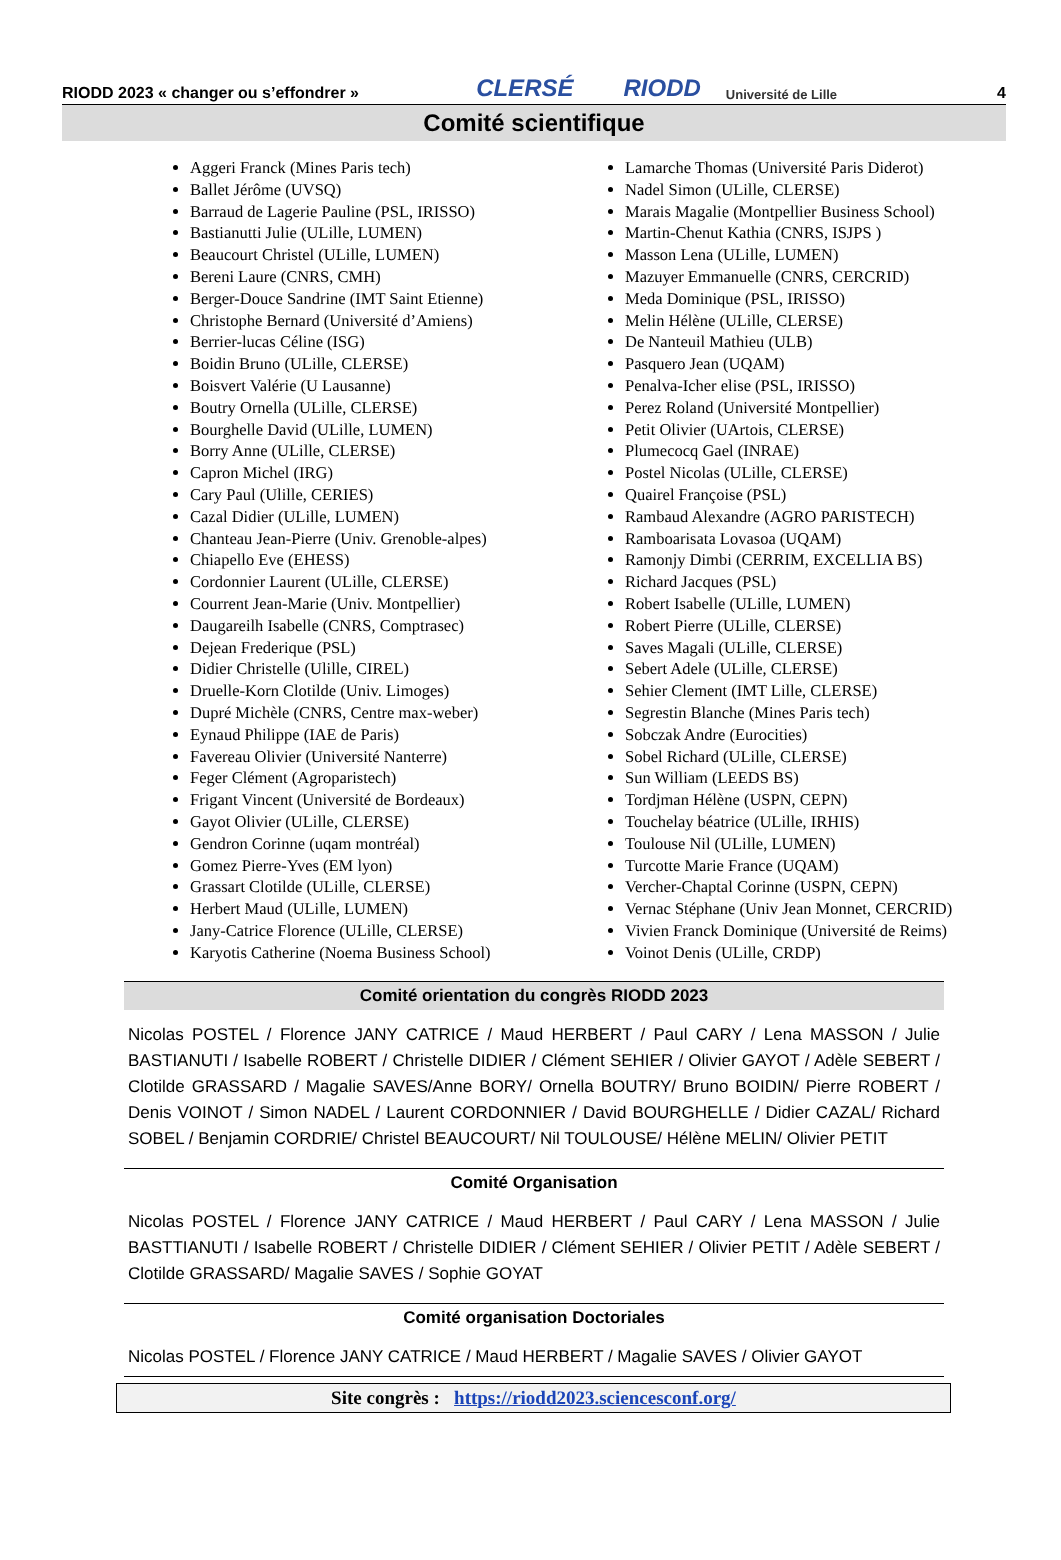RIODD 2023 « changer ou s’effondrer » CLERSÉ RIODD Université de Lille 4
Comité scientifique
Aggeri Franck (Mines Paris tech)
Ballet Jérôme (UVSQ)
Barraud de Lagerie Pauline (PSL, IRISSO)
Bastianutti Julie (ULille, LUMEN)
Beaucourt Christel (ULille, LUMEN)
Bereni Laure (CNRS, CMH)
Berger-Douce Sandrine (IMT Saint Etienne)
Christophe Bernard (Université d’Amiens)
Berrier-lucas Céline (ISG)
Boidin Bruno (ULille, CLERSE)
Boisvert Valérie (U Lausanne)
Boutry Ornella (ULille, CLERSE)
Bourghelle David (ULille, LUMEN)
Borry Anne (ULille, CLERSE)
Capron Michel (IRG)
Cary Paul (Ulille, CERIES)
Cazal Didier (ULille, LUMEN)
Chanteau Jean-Pierre (Univ. Grenoble-alpes)
Chiapello Eve (EHESS)
Cordonnier Laurent (ULille, CLERSE)
Courrent Jean-Marie (Univ. Montpellier)
Daugareilh Isabelle (CNRS, Comptrasec)
Dejean Frederique (PSL)
Didier Christelle (Ulille, CIREL)
Druelle-Korn Clotilde (Univ. Limoges)
Dupré Michèle (CNRS, Centre max-weber)
Eynaud Philippe (IAE de Paris)
Favereau Olivier (Université Nanterre)
Feger Clément (Agroparistech)
Frigant Vincent (Université de Bordeaux)
Gayot Olivier (ULille, CLERSE)
Gendron Corinne (uqam montréal)
Gomez Pierre-Yves (EM lyon)
Grassart Clotilde (ULille, CLERSE)
Herbert Maud (ULille, LUMEN)
Jany-Catrice Florence (ULille, CLERSE)
Karyotis Catherine (Noema Business School)
Lamarche Thomas (Université Paris Diderot)
Nadel Simon (ULille, CLERSE)
Marais Magalie (Montpellier Business School)
Martin-Chenut Kathia (CNRS, ISJPS )
Masson Lena (ULille, LUMEN)
Mazuyer Emmanuelle (CNRS, CERCRID)
Meda Dominique (PSL, IRISSO)
Melin Hélène (ULille, CLERSE)
De Nanteuil Mathieu (ULB)
Pasquero Jean (UQAM)
Penalva-Icher elise (PSL, IRISSO)
Perez Roland (Université Montpellier)
Petit Olivier (UArtois, CLERSE)
Plumecocq Gael (INRAE)
Postel Nicolas (ULille, CLERSE)
Quairel Françoise (PSL)
Rambaud Alexandre (AGRO PARISTECH)
Ramboarisata Lovasoa (UQAM)
Ramonjy Dimbi (CERRIM, EXCELLIA BS)
Richard Jacques (PSL)
Robert Isabelle (ULille, LUMEN)
Robert Pierre (ULille, CLERSE)
Saves Magali (ULille, CLERSE)
Sebert Adele (ULille, CLERSE)
Sehier Clement (IMT Lille, CLERSE)
Segrestin Blanche (Mines Paris tech)
Sobczak Andre (Eurocities)
Sobel Richard (ULille, CLERSE)
Sun William (LEEDS BS)
Tordjman Hélène (USPN, CEPN)
Touchelay béatrice (ULille, IRHIS)
Toulouse Nil (ULille, LUMEN)
Turcotte Marie France (UQAM)
Vercher-Chaptal Corinne (USPN, CEPN)
Vernac Stéphane (Univ Jean Monnet, CERCRID)
Vivien Franck Dominique (Université de Reims)
Voinot Denis (ULille, CRDP)
Comité orientation du congrès RIODD 2023
Nicolas POSTEL / Florence JANY CATRICE / Maud HERBERT / Paul CARY / Lena MASSON / Julie BASTIANUTI / Isabelle ROBERT / Christelle DIDIER / Clément SEHIER / Olivier GAYOT / Adèle SEBERT / Clotilde GRASSARD / Magalie SAVES/Anne BORY/ Ornella BOUTRY/ Bruno BOIDIN/ Pierre ROBERT / Denis VOINOT / Simon NADEL / Laurent CORDONNIER / David BOURGHELLE / Didier CAZAL/ Richard SOBEL / Benjamin CORDRIE/ Christel BEAUCOURT/ Nil TOULOUSE/ Hélène MELIN/ Olivier PETIT
Comité Organisation
Nicolas POSTEL / Florence JANY CATRICE / Maud HERBERT / Paul CARY / Lena MASSON / Julie BASTTIANUTI / Isabelle ROBERT / Christelle DIDIER / Clément SEHIER / Olivier PETIT / Adèle SEBERT / Clotilde GRASSARD/ Magalie SAVES / Sophie GOYAT
Comité organisation Doctoriales
Nicolas POSTEL / Florence JANY CATRICE / Maud HERBERT / Magalie SAVES / Olivier GAYOT
Site congrès : https://riodd2023.sciencesconf.org/